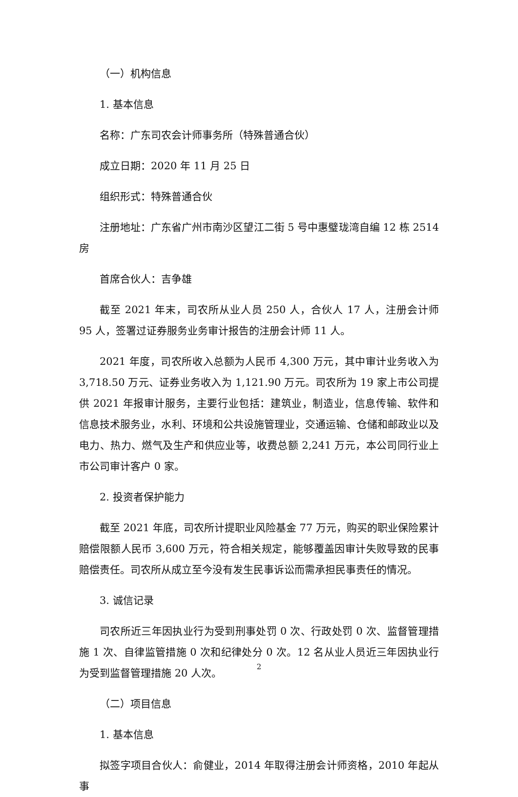（一）机构信息
1. 基本信息
名称：广东司农会计师事务所（特殊普通合伙）
成立日期：2020 年 11 月 25 日
组织形式：特殊普通合伙
注册地址：广东省广州市南沙区望江二街 5 号中惠璧珑湾自编 12 栋 2514 房
首席合伙人：吉争雄
截至 2021 年末，司农所从业人员 250 人，合伙人 17 人，注册会计师 95 人，签署过证券服务业务审计报告的注册会计师 11 人。
2021 年度，司农所收入总额为人民币 4,300 万元，其中审计业务收入为 3,718.50 万元、证券业务收入为 1,121.90 万元。司农所为 19 家上市公司提供 2021 年报审计服务，主要行业包括：建筑业，制造业，信息传输、软件和信息技术服务业，水利、环境和公共设施管理业，交通运输、仓储和邮政业以及电力、热力、燃气及生产和供应业等，收费总额 2,241 万元，本公司同行业上市公司审计客户 0 家。
2. 投资者保护能力
截至 2021 年底，司农所计提职业风险基金 77 万元，购买的职业保险累计赔偿限额人民币 3,600 万元，符合相关规定，能够覆盖因审计失败导致的民事赔偿责任。司农所从成立至今没有发生民事诉讼而需承担民事责任的情况。
3. 诚信记录
司农所近三年因执业行为受到刑事处罚 0 次、行政处罚 0 次、监督管理措施 1 次、自律监管措施 0 次和纪律处分 0 次。12 名从业人员近三年因执业行为受到监督管理措施 20 人次。
（二）项目信息
1. 基本信息
拟签字项目合伙人：俞健业，2014 年取得注册会计师资格，2010 年起从事
2